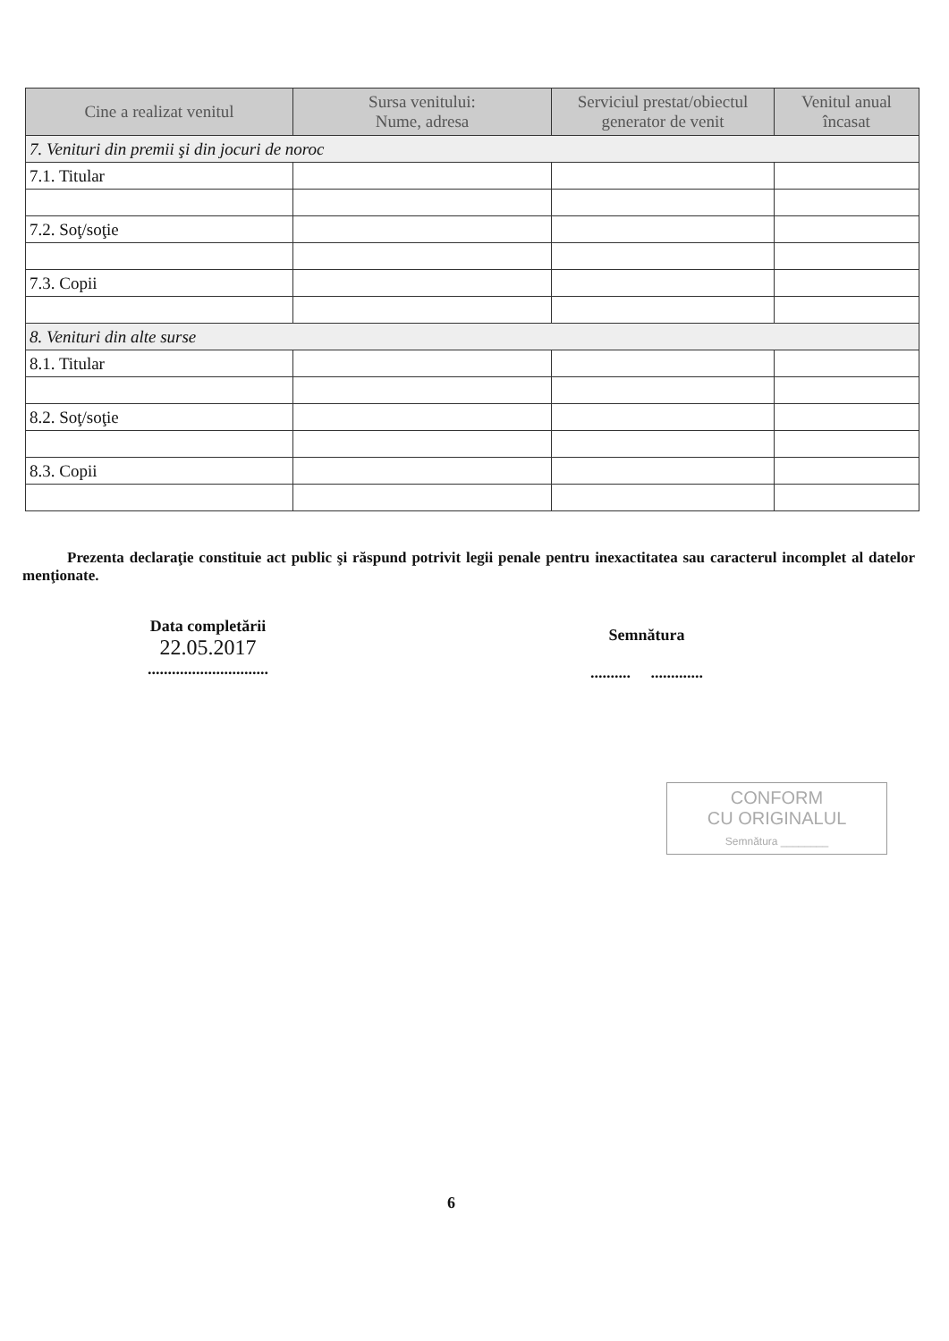| Cine a realizat venitul | Sursa venitului: Nume, adresa | Serviciul prestat/obiectul generator de venit | Venitul anual încasat |
| --- | --- | --- | --- |
| 7. Venituri din premii şi din jocuri de noroc | | | |
| 7.1. Titular | | | |
| 7.2. Soţ/soţie | | | |
| 7.3. Copii | | | |
| 8. Venituri din alte surse | | | |
| 8.1. Titular | | | |
| 8.2. Soţ/soţie | | | |
| 8.3. Copii | | | |
Prezenta declaraţie constituie act public şi răspund potrivit legii penale pentru inexactitatea sau caracterul incomplet al datelor menţionate.
Data completării
22.05.2017
..............................
Semnătura
.......... .............
CONFORM
CU ORIGINALUL
Semnătura ________
6